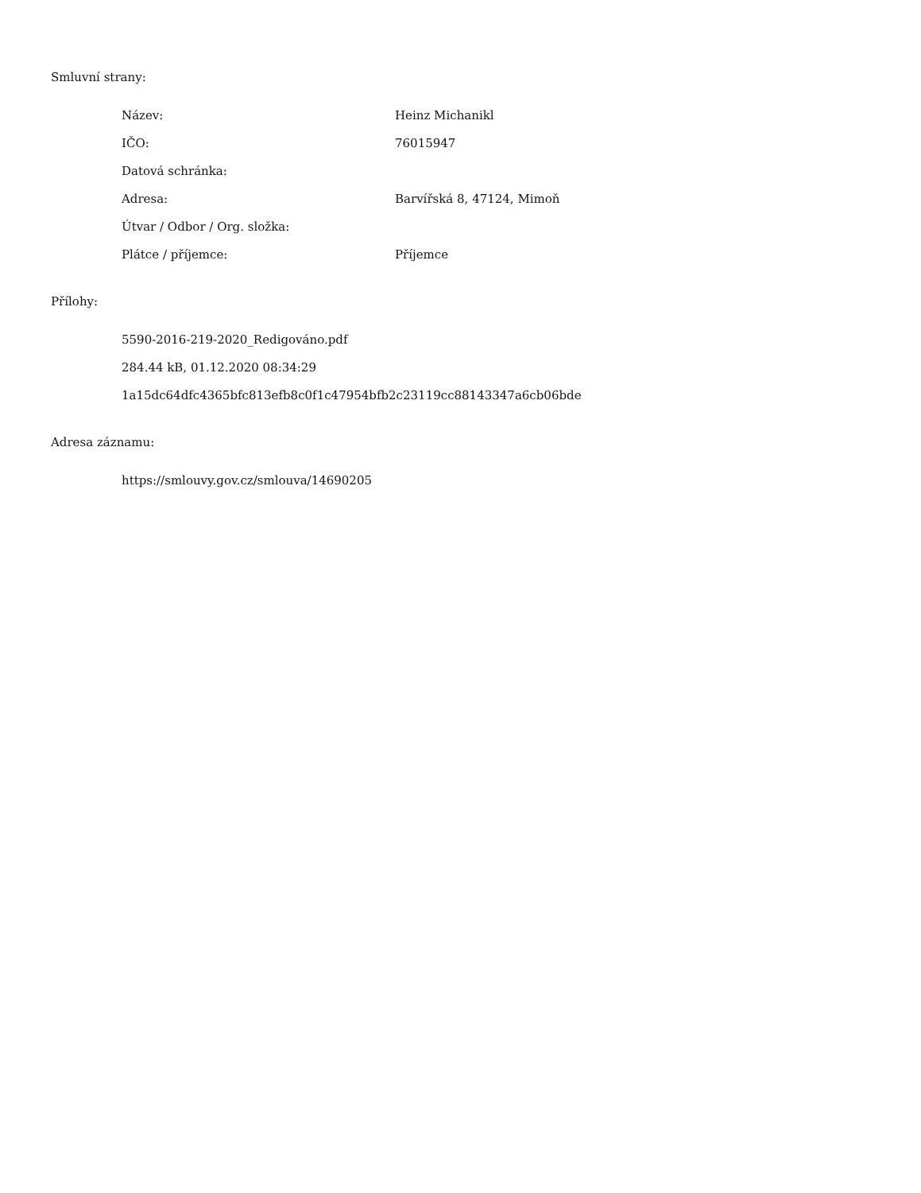Smluvní strany:
| Název: | Heinz Michanikl |
| IČO: | 76015947 |
| Datová schránka: | |
| Adresa: | Barvířská 8, 47124, Mimoň |
| Útvar / Odbor / Org. složka: | |
| Plátce / příjemce: | Příjemce |
Přílohy:
5590-2016-219-2020_Redigováno.pdf
284.44 kB, 01.12.2020 08:34:29
1a15dc64dfc4365bfc813efb8c0f1c47954bfb2c23119cc88143347a6cb06bde
Adresa záznamu:
https://smlouvy.gov.cz/smlouva/14690205